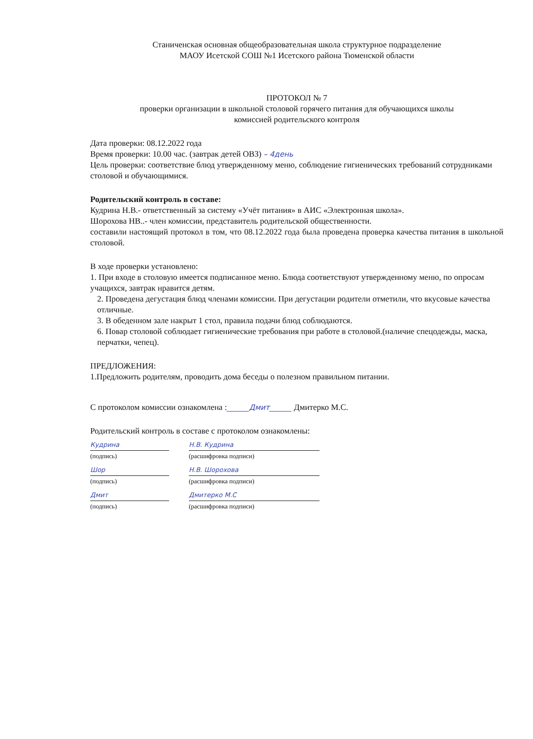Станиченская основная общеобразовательная школа структурное подразделение
МАОУ Исетской СОШ №1 Исетского района Тюменской области
ПРОТОКОЛ № 7
проверки организации в школьной столовой горячего питания для обучающихся школы
комиссией родительского контроля
Дата проверки: 08.12.2022 года
Время проверки: 10.00 час. (завтрак детей ОВЗ) – 4день
Цель проверки: соответствие блюд утвержденному меню, соблюдение гигиенических требований сотрудниками столовой и обучающимися.
Родительский контроль в составе:
Кудрина Н.В.- ответственный за систему «Учёт питания» в АИС «Электронная школа».
Шорохова НВ..- член комиссии, представитель родительской общественности.
составили настоящий протокол в том, что 08.12.2022 года была проведена проверка качества питания в школьной столовой.
В ходе проверки установлено:
1. При входе в столовую имеется подписанное меню. Блюда соответствуют утвержденному меню, по опросам учащихся, завтрак нравится детям.
2. Проведена дегустация блюд членами комиссии. При дегустации родители отметили, что вкусовые качества отличные.
3. В обеденном зале накрыт 1 стол, правила подачи блюд соблюдаются.
6. Повар столовой соблюдает гигиенические требования при работе в столовой.(наличие спецодежды, маска, перчатки, чепец).
ПРЕДЛОЖЕНИЯ:
1.Предложить родителям, проводить дома беседы о полезном правильном питании.
С протоколом комиссии ознакомлена :______Дмит______ Дмитерко М.С.
Родительский контроль в составе с протоколом ознакомлены:
Кудрина
(подпись)
Н.В. Кудрина
(расшифровка подписи)
Шор
(подпись)
Н.В. Шорохова
(расшифровка подписи)
Дмит
(подпись)
Дмитерко М.С
(расшифровка подписи)